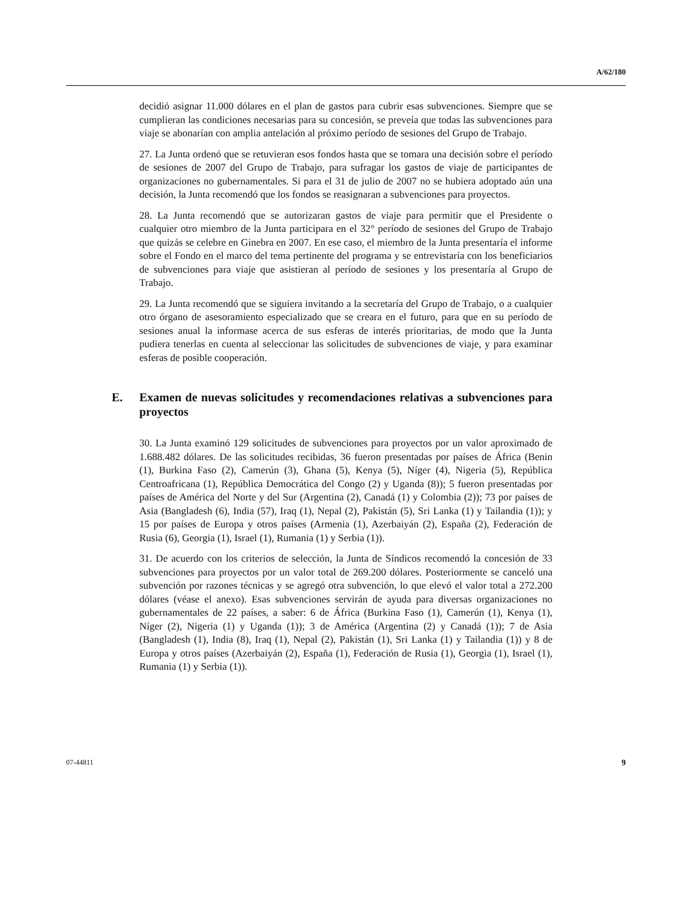A/62/180
decidió asignar 11.000 dólares en el plan de gastos para cubrir esas subvenciones. Siempre que se cumplieran las condiciones necesarias para su concesión, se preveía que todas las subvenciones para viaje se abonarían con amplia antelación al próximo período de sesiones del Grupo de Trabajo.
27. La Junta ordenó que se retuvieran esos fondos hasta que se tomara una decisión sobre el período de sesiones de 2007 del Grupo de Trabajo, para sufragar los gastos de viaje de participantes de organizaciones no gubernamentales. Si para el 31 de julio de 2007 no se hubiera adoptado aún una decisión, la Junta recomendó que los fondos se reasignaran a subvenciones para proyectos.
28. La Junta recomendó que se autorizaran gastos de viaje para permitir que el Presidente o cualquier otro miembro de la Junta participara en el 32° período de sesiones del Grupo de Trabajo que quizás se celebre en Ginebra en 2007. En ese caso, el miembro de la Junta presentaría el informe sobre el Fondo en el marco del tema pertinente del programa y se entrevistaría con los beneficiarios de subvenciones para viaje que asistieran al período de sesiones y los presentaría al Grupo de Trabajo.
29. La Junta recomendó que se siguiera invitando a la secretaría del Grupo de Trabajo, o a cualquier otro órgano de asesoramiento especializado que se creara en el futuro, para que en su período de sesiones anual la informase acerca de sus esferas de interés prioritarias, de modo que la Junta pudiera tenerlas en cuenta al seleccionar las solicitudes de subvenciones de viaje, y para examinar esferas de posible cooperación.
E. Examen de nuevas solicitudes y recomendaciones relativas a subvenciones para proyectos
30. La Junta examinó 129 solicitudes de subvenciones para proyectos por un valor aproximado de 1.688.482 dólares. De las solicitudes recibidas, 36 fueron presentadas por países de África (Benin (1), Burkina Faso (2), Camerún (3), Ghana (5), Kenya (5), Níger (4), Nigeria (5), República Centroafricana (1), República Democrática del Congo (2) y Uganda (8)); 5 fueron presentadas por países de América del Norte y del Sur (Argentina (2), Canadá (1) y Colombia (2)); 73 por países de Asia (Bangladesh (6), India (57), Iraq (1), Nepal (2), Pakistán (5), Sri Lanka (1) y Tailandia (1)); y 15 por países de Europa y otros países (Armenia (1), Azerbaiyán (2), España (2), Federación de Rusia (6), Georgia (1), Israel (1), Rumania (1) y Serbia (1)).
31. De acuerdo con los criterios de selección, la Junta de Síndicos recomendó la concesión de 33 subvenciones para proyectos por un valor total de 269.200 dólares. Posteriormente se canceló una subvención por razones técnicas y se agregó otra subvención, lo que elevó el valor total a 272.200 dólares (véase el anexo). Esas subvenciones servirán de ayuda para diversas organizaciones no gubernamentales de 22 países, a saber: 6 de África (Burkina Faso (1), Camerún (1), Kenya (1), Níger (2), Nigeria (1) y Uganda (1)); 3 de América (Argentina (2) y Canadá (1)); 7 de Asia (Bangladesh (1), India (8), Iraq (1), Nepal (2), Pakistán (1), Sri Lanka (1) y Tailandia (1)) y 8 de Europa y otros países (Azerbaiyán (2), España (1), Federación de Rusia (1), Georgia (1), Israel (1), Rumania (1) y Serbia (1)).
07-44811 9